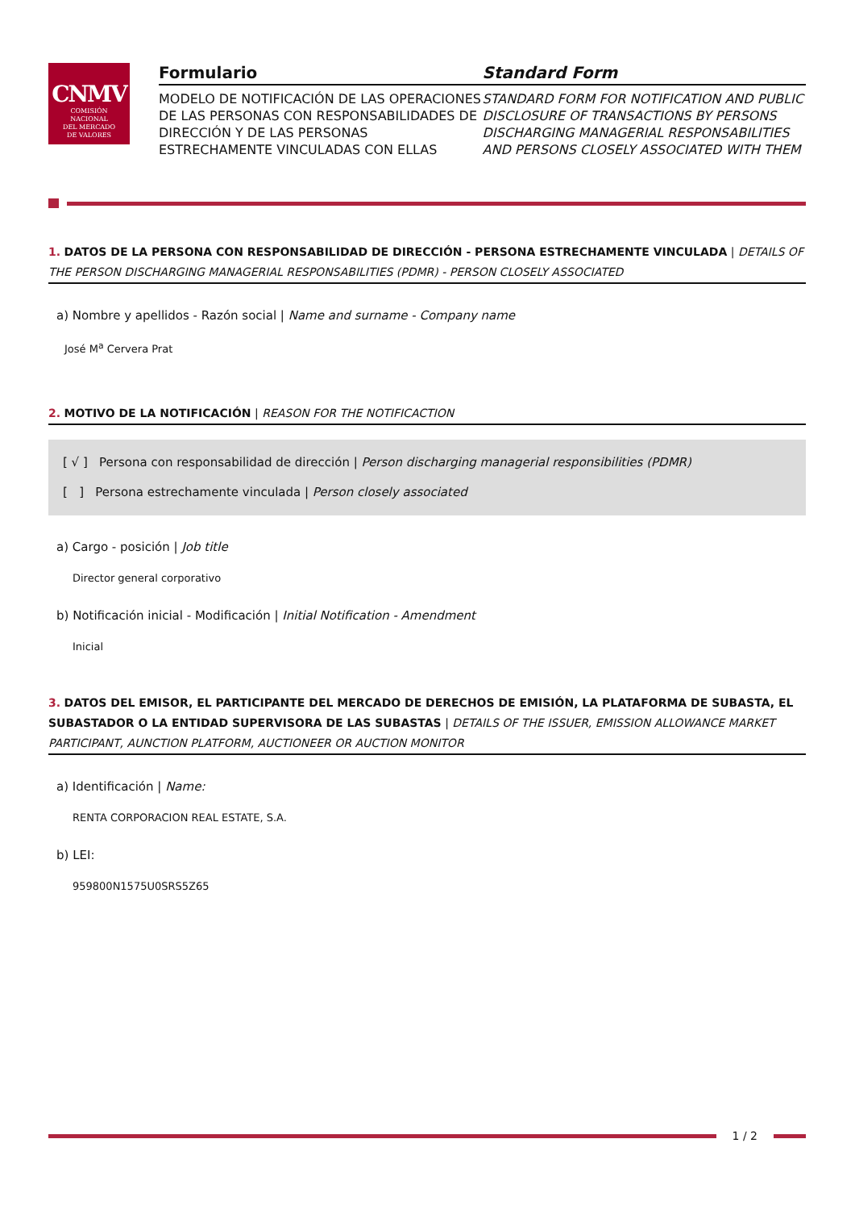CNMV
COMISIÓN
NACIONAL
DEL MERCADO
DE VALORES
Formulario
MODELO DE NOTIFICACIÓN DE LAS OPERACIONES DE LAS PERSONAS CON RESPONSABILIDADES DE DIRECCIÓN Y DE LAS PERSONAS ESTRECHAMENTE VINCULADAS CON ELLAS
Standard Form
STANDARD FORM FOR NOTIFICATION AND PUBLIC DISCLOSURE OF TRANSACTIONS BY PERSONS DISCHARGING MANAGERIAL RESPONSABILITIES AND PERSONS CLOSELY ASSOCIATED WITH THEM
1. DATOS DE LA PERSONA CON RESPONSABILIDAD DE DIRECCIÓN - PERSONA ESTRECHAMENTE VINCULADA | DETAILS OF THE PERSON DISCHARGING MANAGERIAL RESPONSABILITIES (PDMR) - PERSON CLOSELY ASSOCIATED
a) Nombre y apellidos - Razón social | Name and surname - Company name
José M<sup>a</sup> Cervera Prat
2. MOTIVO DE LA NOTIFICACIÓN | REASON FOR THE NOTIFICACTION
[ √ ] Persona con responsabilidad de dirección | Person discharging managerial responsibilities (PDMR)
[ ] Persona estrechamente vinculada | Person closely associated
a) Cargo - posición | Job title
Director general corporativo
b) Notificación inicial - Modificación | Initial Notification - Amendment
Inicial
3. DATOS DEL EMISOR, EL PARTICIPANTE DEL MERCADO DE DERECHOS DE EMISIÓN, LA PLATAFORMA DE SUBASTA, EL SUBASTADOR O LA ENTIDAD SUPERVISORA DE LAS SUBASTAS | DETAILS OF THE ISSUER, EMISSION ALLOWANCE MARKET PARTICIPANT, AUNCTION PLATFORM, AUCTIONEER OR AUCTION MONITOR
a) Identificación | Name:
RENTA CORPORACION REAL ESTATE, S.A.
b) LEI:
959800N1575U0SRS5Z65
1 / 2